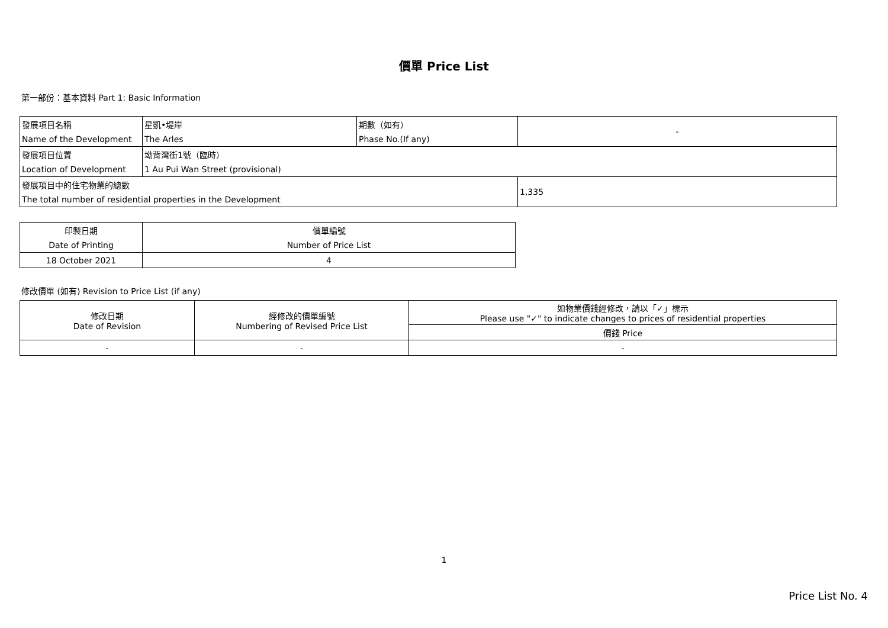價單 Price List
第一部份：基本資料 Part 1: Basic Information
| 發展項目名稱 | 星凱•堤岸 | 期數（如有） | - |
| Name of the Development | The Arles | Phase No.(If any) | |
| 發展項目位置 | 坳背灣街1號（臨時） | | |
| Location of Development | 1 Au Pui Wan Street (provisional) | | |
| 發展項目中的住宅物業的總數 | | | 1,335 |
| The total number of residential properties in the Development | | | |
| 印製日期 | 價單編號 |
| Date of Printing | Number of Price List |
| 18 October 2021 | 4 |
修改價單 (如有) Revision to Price List (if any)
| 修改日期 Date of Revision | 經修改的價單編號 Numbering of Revised Price List | 如物業價錢經修改，請以「✓」標示 Please use "✓" to indicate changes to prices of residential properties |
| | | 價錢 Price |
| - | - | - |
1
Price List No. 4